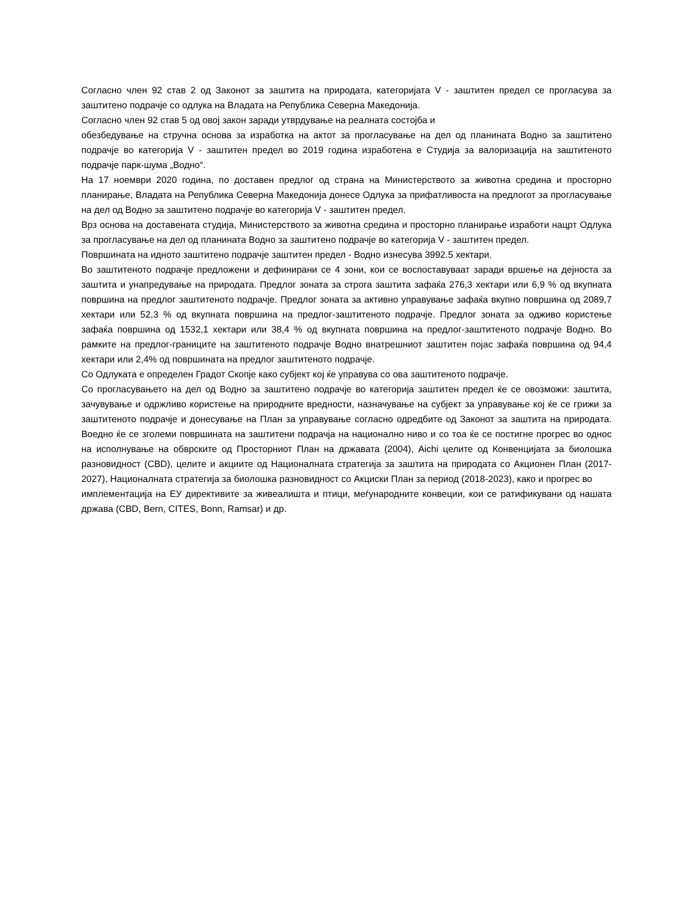Согласно член 92 став 2 од Законот за заштита на природата, категоријата V - заштитен предел се прогласува за заштитено подрачје со одлука на Владата на Република Северна Македонија.
Согласно член 92 став 5 од овој закон заради утврдување на реалната состојба и
обезбедување на стручна основа за изработка на актот за прогласување на дел од планината Водно за заштитено подрачје во категорија V - заштитен предел во 2019 година изработена е Студија за валоризација на заштитеното подрачје парк-шума „Водно“.
На 17 ноември 2020 година, по доставен предлог од страна на Министерството за животна средина и просторно планирање, Владата на Република Северна Македонија донесе Одлука за прифатливоста на предлогот за прогласување на дел од Водно за заштитено подрачје во категорија V - заштитен предел.
Врз основа на доставената студија, Министерството за животна средина и просторно планирање изработи нацрт Одлука за прогласување на дел од планината Водно за заштитено подрачје во категорија V - заштитен предел.
Површината на идното заштитено подрачје заштитен предел - Водно изнесува 3992.5 хектари.
Во заштитеното подрачје предложени и дефинирани се 4 зони, кои се воспоставуваат заради вршење на дејноста за заштита и унапредување на природата. Предлог зоната за строга заштита зафаќа 276,3 хектари или 6,9 % од вкупната површина на предлог заштитеното подрачје. Предлог зоната за активно управување зафаќа вкупно површина од 2089,7 хектари или 52,3 % од вкупната површина на предлог-заштитеното подрачје. Предлог зоната за одживо користење зафаќа површина од 1532,1 хектари или 38,4 % од вкупната површина на предлог-заштитеното подрачје Водно. Во рамките на предлог-границите на заштитеното подрачје Водно внатрешниот заштитен појас зафаќа површина од 94,4 хектари или 2,4% од површината на предлог заштитеното подрачје.
Со Одлуката е определен Градот Скопје како субјект кој ќе управува со ова заштитеното подрачје.
Со прогласувањето на дел од Водно за заштитено подрачје во категорија заштитен предел ќе се овозможи: заштита, зачувување и одржливо користење на природните вредности, назначување на субјект за управување кој ќе се грижи за заштитеното подрачје и донесување на План за управување согласно одредбите од Законот за заштита на природата. Воедно ќе се зголеми површината на заштитени подрачја на национално ниво и со тоа ќе се постигне прогрес во однос на исполнување на обврските од Просторниот План на државата (2004), Aichi целите од Конвенцијата за биолошка разновидност (CBD), целите и акциите од Националната стратегија за заштита на природата со Акционен План (2017-2027), Националната стратегија за биолошка разновидност со Акциски План за период (2018-2023), како и прогрес во
имплементација на ЕУ директивите за живеалишта и птици, меѓународните конвеции, кои се ратификувани од нашата држава (CBD, Bern, CITES, Bonn, Ramsar) и др.